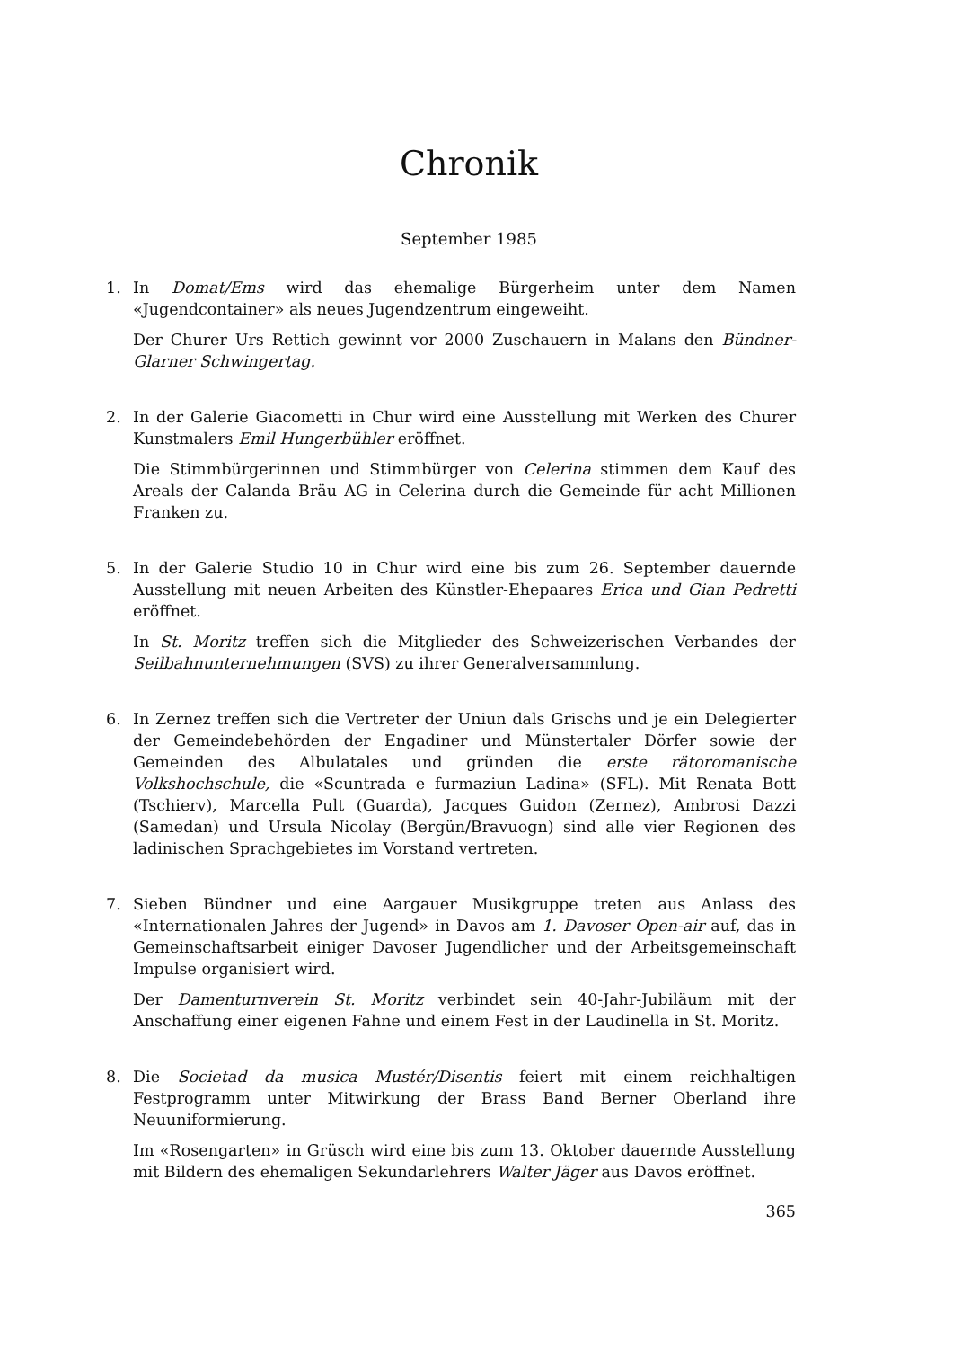Chronik
September 1985
1. In Domat/Ems wird das ehemalige Bürgerheim unter dem Namen «Jugendcontainer» als neues Jugendzentrum eingeweiht.
Der Churer Urs Rettich gewinnt vor 2000 Zuschauern in Malans den Bündner-Glarner Schwingertag.
2. In der Galerie Giacometti in Chur wird eine Ausstellung mit Werken des Churer Kunstmalers Emil Hungerbühler eröffnet.
Die Stimmbürgerinnen und Stimmbürger von Celerina stimmen dem Kauf des Areals der Calanda Bräu AG in Celerina durch die Gemeinde für acht Millionen Franken zu.
5. In der Galerie Studio 10 in Chur wird eine bis zum 26. September dauernde Ausstellung mit neuen Arbeiten des Künstler-Ehepaares Erica und Gian Pedretti eröffnet.
In St. Moritz treffen sich die Mitglieder des Schweizerischen Verbandes der Seilbahnunternehmungen (SVS) zu ihrer Generalversammlung.
6. In Zernez treffen sich die Vertreter der Uniun dals Grischs und je ein Delegierter der Gemeindebehörden der Engadiner und Münstertaler Dörfer sowie der Gemeinden des Albulatales und gründen die erste rätoromanische Volkshochschule, die «Scuntrada e furmaziun Ladina» (SFL). Mit Renata Bott (Tschierv), Marcella Pult (Guarda), Jacques Guidon (Zernez), Ambrosi Dazzi (Samedan) und Ursula Nicolay (Bergün/Bravuogn) sind alle vier Regionen des ladinischen Sprachgebietes im Vorstand vertreten.
7. Sieben Bündner und eine Aargauer Musikgruppe treten aus Anlass des «Internationalen Jahres der Jugend» in Davos am 1. Davoser Open-air auf, das in Gemeinschaftsarbeit einiger Davoser Jugendlicher und der Arbeitsgemeinschaft Impulse organisiert wird.
Der Damenturnverein St. Moritz verbindet sein 40-Jahr-Jubiläum mit der Anschaffung einer eigenen Fahne und einem Fest in der Laudinella in St. Moritz.
8. Die Societad da musica Mustér/Disentis feiert mit einem reichhaltigen Festprogramm unter Mitwirkung der Brass Band Berner Oberland ihre Neuuniformierung.
Im «Rosengarten» in Grüsch wird eine bis zum 13. Oktober dauernde Ausstellung mit Bildern des ehemaligen Sekundarlehrers Walter Jäger aus Davos eröffnet.
365